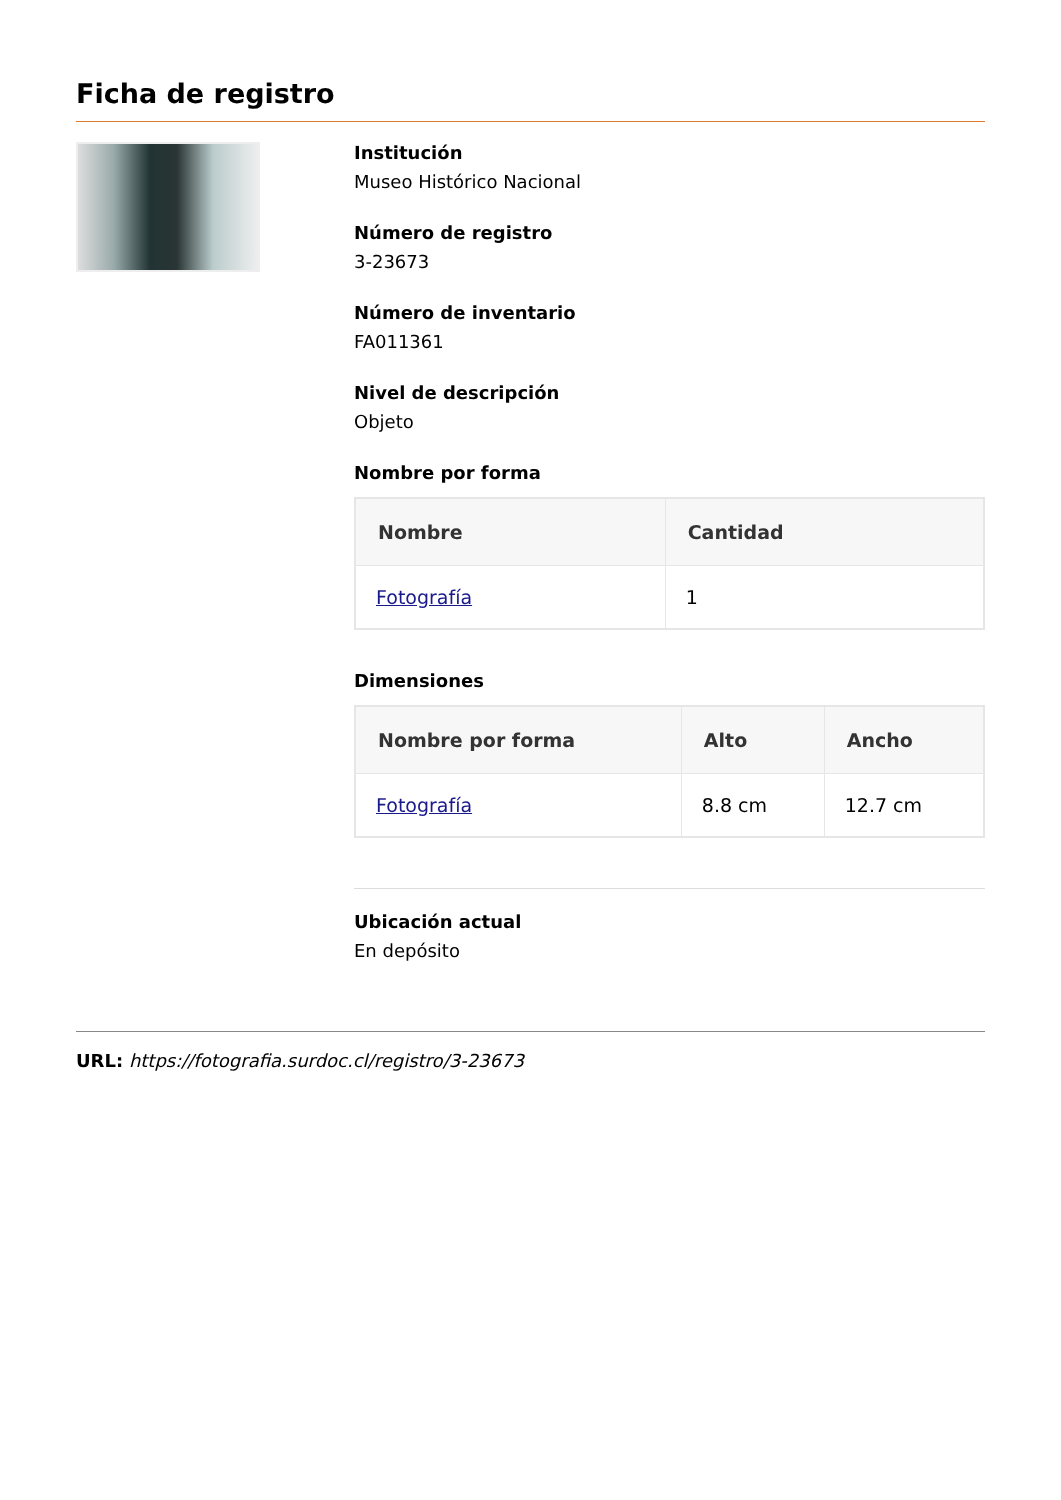Ficha de registro
Institución
Museo Histórico Nacional
Número de registro
3-23673
Número de inventario
FA011361
Nivel de descripción
Objeto
Nombre por forma
| Nombre | Cantidad |
| --- | --- |
| Fotografía | 1 |
Dimensiones
| Nombre por forma | Alto | Ancho |
| --- | --- | --- |
| Fotografía | 8.8 cm | 12.7 cm |
Ubicación actual
En depósito
URL: https://fotografia.surdoc.cl/registro/3-23673